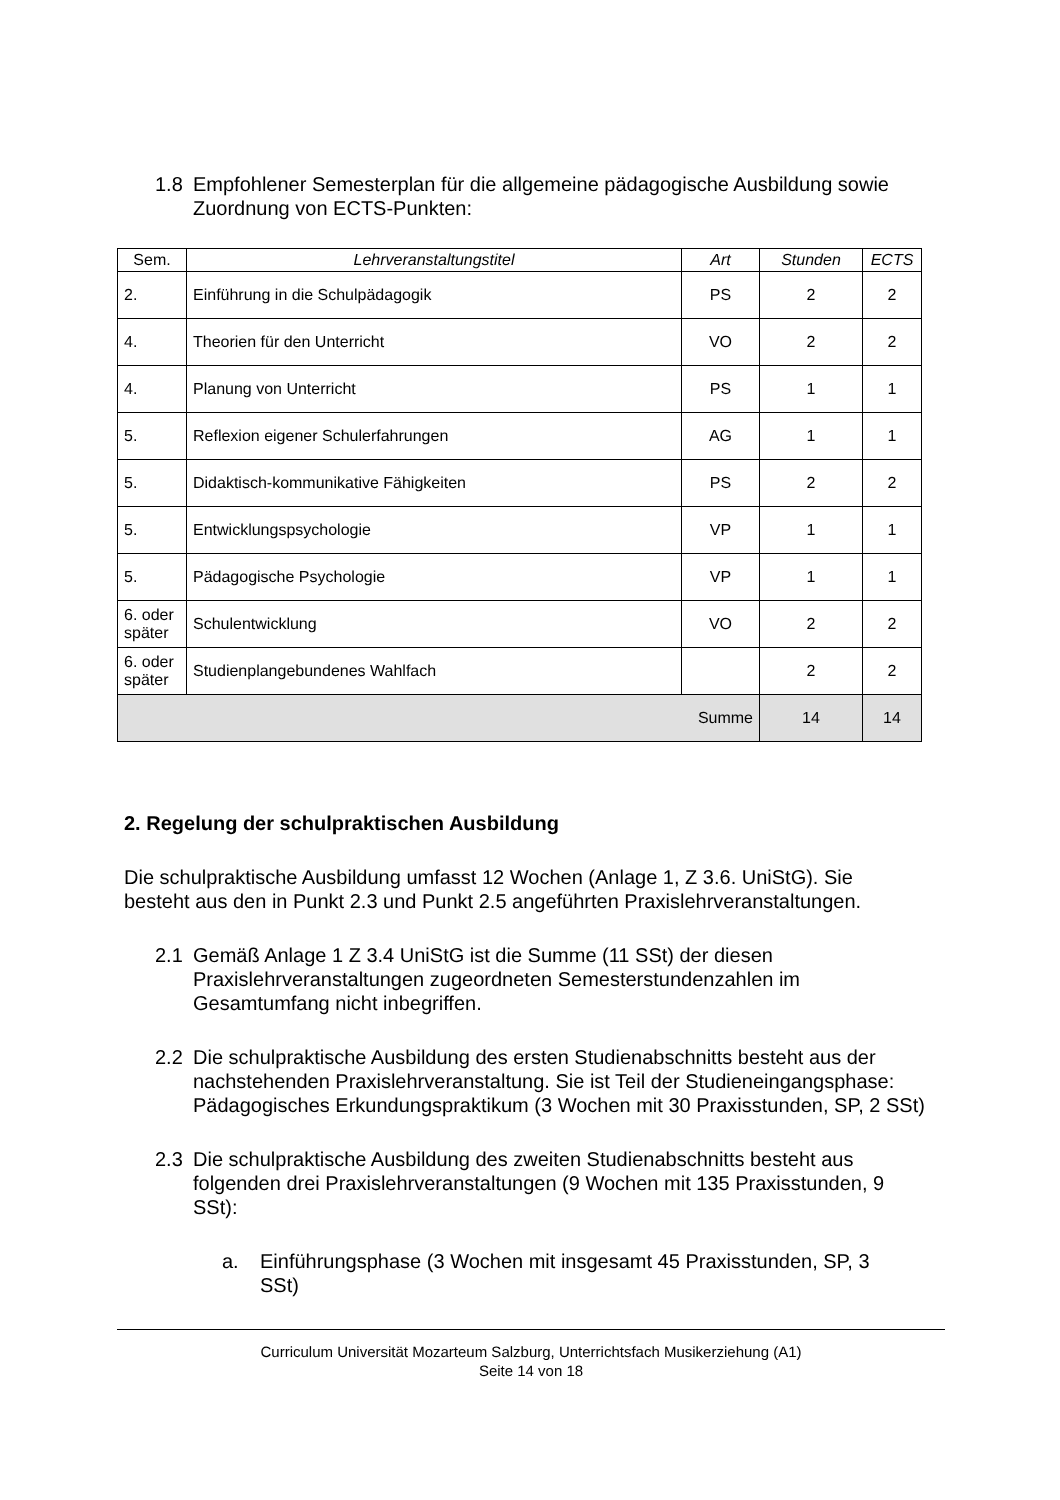1.8 Empfohlener Semesterplan für die allgemeine pädagogische Ausbildung sowie Zuordnung von ECTS-Punkten:
| Sem. | Lehrveranstaltungstitel | Art | Stunden | ECTS |
| --- | --- | --- | --- | --- |
| 2. | Einführung in die Schulpädagogik | PS | 2 | 2 |
| 4. | Theorien für den Unterricht | VO | 2 | 2 |
| 4. | Planung von Unterricht | PS | 1 | 1 |
| 5. | Reflexion eigener Schulerfahrungen | AG | 1 | 1 |
| 5. | Didaktisch-kommunikative Fähigkeiten | PS | 2 | 2 |
| 5. | Entwicklungspsychologie | VP | 1 | 1 |
| 5. | Pädagogische Psychologie | VP | 1 | 1 |
| 6. oder später | Schulentwicklung | VO | 2 | 2 |
| 6. oder später | Studienplangebundenes Wahlfach | | 2 | 2 |
| Summe | | | 14 | 14 |
2. Regelung der schulpraktischen Ausbildung
Die schulpraktische Ausbildung umfasst 12 Wochen (Anlage 1, Z 3.6. UniStG). Sie besteht aus den in Punkt 2.3 und Punkt 2.5 angeführten Praxislehrveranstaltungen.
2.1 Gemäß Anlage 1 Z 3.4 UniStG ist die Summe (11 SSt) der diesen Praxislehrveranstaltungen zugeordneten Semesterstundenzahlen im Gesamtumfang nicht inbegriffen.
2.2 Die schulpraktische Ausbildung des ersten Studienabschnitts besteht aus der nachstehenden Praxislehrveranstaltung. Sie ist Teil der Studieneingangsphase: Pädagogisches Erkundungspraktikum (3 Wochen mit 30 Praxisstunden, SP, 2 SSt)
2.3 Die schulpraktische Ausbildung des zweiten Studienabschnitts besteht aus folgenden drei Praxislehrveranstaltungen (9 Wochen mit 135 Praxisstunden, 9 SSt):
a. Einführungsphase (3 Wochen mit insgesamt 45 Praxisstunden, SP, 3 SSt)
Curriculum Universität Mozarteum Salzburg, Unterrichtsfach Musikerziehung (A1)
Seite 14 von 18